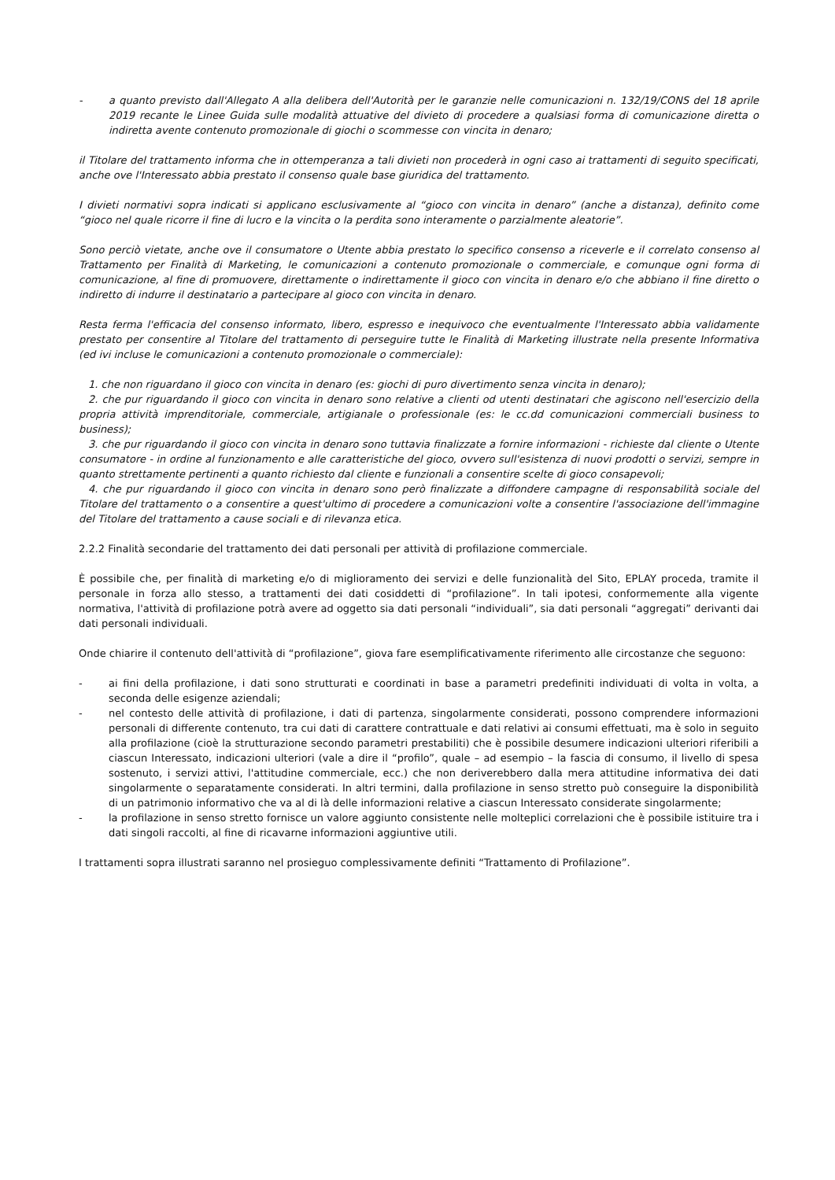- a quanto previsto dall'Allegato A alla delibera dell'Autorità per le garanzie nelle comunicazioni n. 132/19/CONS del 18 aprile 2019 recante le Linee Guida sulle modalità attuative del divieto di procedere a qualsiasi forma di comunicazione diretta o indiretta avente contenuto promozionale di giochi o scommesse con vincita in denaro;
il Titolare del trattamento informa che in ottemperanza a tali divieti non procederà in ogni caso ai trattamenti di seguito specificati, anche ove l'Interessato abbia prestato il consenso quale base giuridica del trattamento.
I divieti normativi sopra indicati si applicano esclusivamente al “gioco con vincita in denaro” (anche a distanza), definito come “gioco nel quale ricorre il fine di lucro e la vincita o la perdita sono interamente o parzialmente aleatorie”.
Sono perciò vietate, anche ove il consumatore o Utente abbia prestato lo specifico consenso a riceverle e il correlato consenso al Trattamento per Finalità di Marketing, le comunicazioni a contenuto promozionale o commerciale, e comunque ogni forma di comunicazione, al fine di promuovere, direttamente o indirettamente il gioco con vincita in denaro e/o che abbiano il fine diretto o indiretto di indurre il destinatario a partecipare al gioco con vincita in denaro.
Resta ferma l'efficacia del consenso informato, libero, espresso e inequivoco che eventualmente l'Interessato abbia validamente prestato per consentire al Titolare del trattamento di perseguire tutte le Finalità di Marketing illustrate nella presente Informativa (ed ivi incluse le comunicazioni a contenuto promozionale o commerciale):
1. che non riguardano il gioco con vincita in denaro (es: giochi di puro divertimento senza vincita in denaro);
2. che pur riguardando il gioco con vincita in denaro sono relative a clienti od utenti destinatari che agiscono nell'esercizio della propria attività imprenditoriale, commerciale, artigianale o professionale (es: le cc.dd comunicazioni commerciali business to business);
3. che pur riguardando il gioco con vincita in denaro sono tuttavia finalizzate a fornire informazioni - richieste dal cliente o Utente consumatore - in ordine al funzionamento e alle caratteristiche del gioco, ovvero sull'esistenza di nuovi prodotti o servizi, sempre in quanto strettamente pertinenti a quanto richiesto dal cliente e funzionali a consentire scelte di gioco consapevoli;
4. che pur riguardando il gioco con vincita in denaro sono però finalizzate a diffondere campagne di responsabilità sociale del Titolare del trattamento o a consentire a quest'ultimo di procedere a comunicazioni volte a consentire l'associazione dell'immagine del Titolare del trattamento a cause sociali e di rilevanza etica.
2.2.2 Finalità secondarie del trattamento dei dati personali per attività di profilazione commerciale.
È possibile che, per finalità di marketing e/o di miglioramento dei servizi e delle funzionalità del Sito, EPLAY proceda, tramite il personale in forza allo stesso, a trattamenti dei dati cosiddetti di “profilazione”. In tali ipotesi, conformemente alla vigente normativa, l'attività di profilazione potrà avere ad oggetto sia dati personali “individuali”, sia dati personali “aggregati” derivanti dai dati personali individuali.
Onde chiarire il contenuto dell'attività di “profilazione”, giova fare esemplificativamente riferimento alle circostanze che seguono:
- ai fini della profilazione, i dati sono strutturati e coordinati in base a parametri predefiniti individuati di volta in volta, a seconda delle esigenze aziendali;
- nel contesto delle attività di profilazione, i dati di partenza, singolarmente considerati, possono comprendere informazioni personali di differente contenuto, tra cui dati di carattere contrattuale e dati relativi ai consumi effettuati, ma è solo in seguito alla profilazione (cioè la strutturazione secondo parametri prestabiliti) che è possibile desumere indicazioni ulteriori riferibili a ciascun Interessato, indicazioni ulteriori (vale a dire il “profilo”, quale – ad esempio – la fascia di consumo, il livello di spesa sostenuto, i servizi attivi, l'attitudine commerciale, ecc.) che non deriverebbero dalla mera attitudine informativa dei dati singolarmente o separatamente considerati. In altri termini, dalla profilazione in senso stretto può conseguire la disponibilità di un patrimonio informativo che va al di là delle informazioni relative a ciascun Interessato considerate singolarmente;
- la profilazione in senso stretto fornisce un valore aggiunto consistente nelle molteplici correlazioni che è possibile istituire tra i dati singoli raccolti, al fine di ricavarne informazioni aggiuntive utili.
I trattamenti sopra illustrati saranno nel prosieguo complessivamente definiti “Trattamento di Profilazione”.